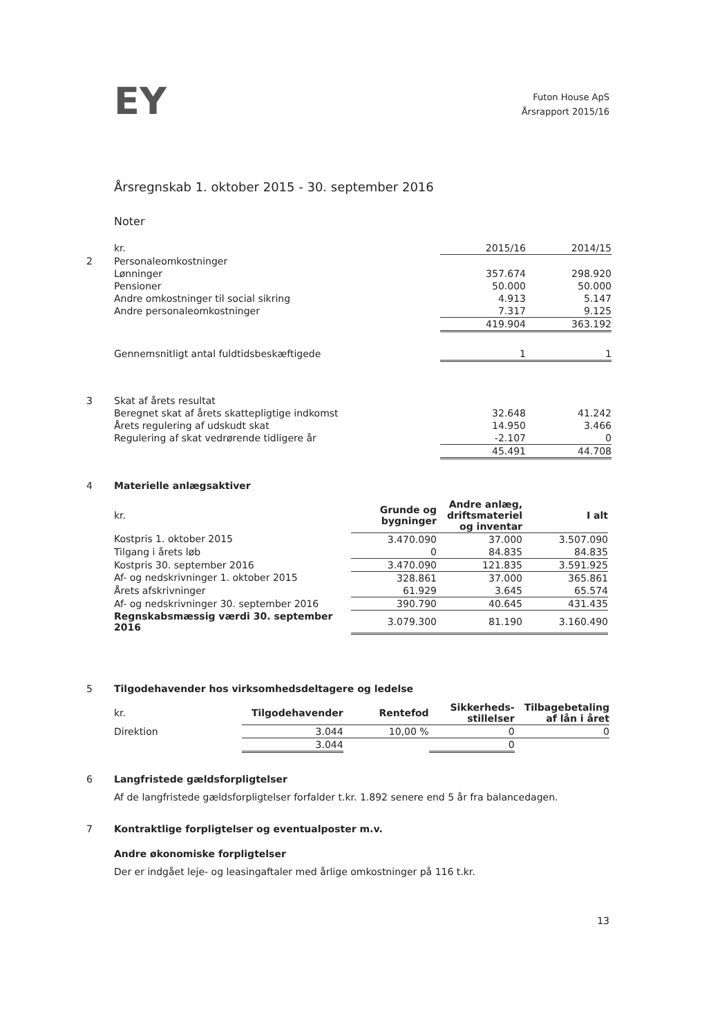EY
Futon House ApS
Årsrapport 2015/16
Årsregnskab 1. oktober 2015 - 30. september 2016
Noter
| | kr. | 2015/16 | 2014/15 |
| 2 | Personaleomkostninger | | |
| | Lønninger | 357.674 | 298.920 |
| | Pensioner | 50.000 | 50.000 |
| | Andre omkostninger til social sikring | 4.913 | 5.147 |
| | Andre personaleomkostninger | 7.317 | 9.125 |
| | | 419.904 | 363.192 |
| | Gennemsnitligt antal fuldtidsbeskæftigede | 1 | 1 |
| 3 | Skat af årets resultat | | |
| | Beregnet skat af årets skattepligtige indkomst | 32.648 | 41.242 |
| | Årets regulering af udskudt skat | 14.950 | 3.466 |
| | Regulering af skat vedrørende tidligere år | -2.107 | 0 |
| | | 45.491 | 44.708 |
4 Materielle anlægsaktiver
| kr. | Grunde og bygninger | Andre anlæg, driftsmateriel og inventar | I alt |
| Kostpris 1. oktober 2015 | 3.470.090 | 37.000 | 3.507.090 |
| Tilgang i årets løb | 0 | 84.835 | 84.835 |
| Kostpris 30. september 2016 | 3.470.090 | 121.835 | 3.591.925 |
| Af- og nedskrivninger 1. oktober 2015 | 328.861 | 37.000 | 365.861 |
| Årets afskrivninger | 61.929 | 3.645 | 65.574 |
| Af- og nedskrivninger 30. september 2016 | 390.790 | 40.645 | 431.435 |
| Regnskabsmæssig værdi 30. september 2016 | 3.079.300 | 81.190 | 3.160.490 |
5 Tilgodehavender hos virksomhedsdeltagere og ledelse
| kr. | Tilgodehavender | Rentefod | Sikkerheds-stillelser | Tilbagebetaling af lån i året |
| Direktion | 3.044 | 10,00 % | 0 | 0 |
| | 3.044 | | 0 | |
6 Langfristede gældsforpligtelser
Af de langfristede gældsforpligtelser forfalder t.kr. 1.892 senere end 5 år fra balancedagen.
7 Kontraktlige forpligtelser og eventualposter m.v.
Andre økonomiske forpligtelser
Der er indgået leje- og leasingaftaler med årlige omkostninger på 116 t.kr.
13